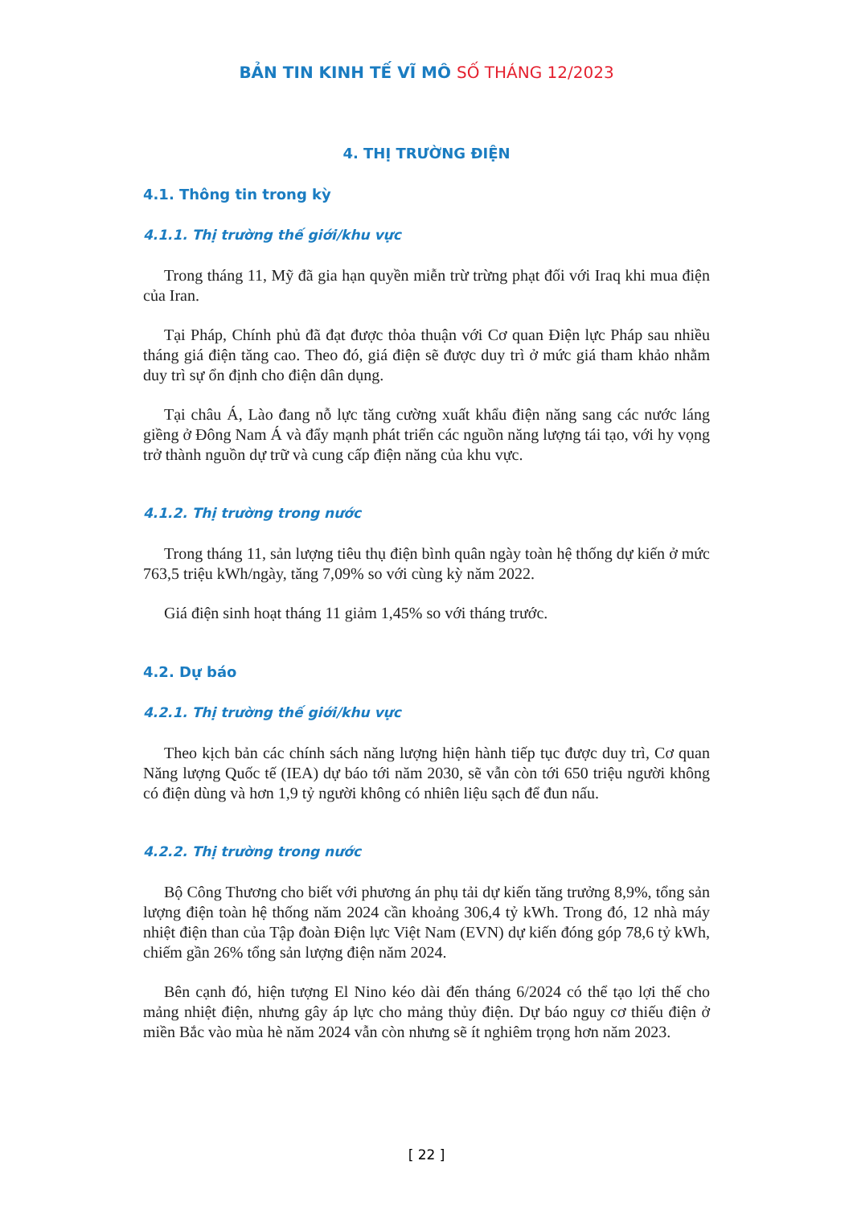BẢN TIN KINH TẾ VĨ MÔ SỐ THÁNG 12/2023
4. THỊ TRƯỜNG ĐIỆN
4.1. Thông tin trong kỳ
4.1.1. Thị trường thế giới/khu vực
Trong tháng 11, Mỹ đã gia hạn quyền miễn trừ trừng phạt đối với Iraq khi mua điện của Iran.
Tại Pháp, Chính phủ đã đạt được thỏa thuận với Cơ quan Điện lực Pháp sau nhiều tháng giá điện tăng cao. Theo đó, giá điện sẽ được duy trì ở mức giá tham khảo nhằm duy trì sự ổn định cho điện dân dụng.
Tại châu Á, Lào đang nỗ lực tăng cường xuất khẩu điện năng sang các nước láng giềng ở Đông Nam Á và đẩy mạnh phát triển các nguồn năng lượng tái tạo, với hy vọng trở thành nguồn dự trữ và cung cấp điện năng của khu vực.
4.1.2. Thị trường trong nước
Trong tháng 11, sản lượng tiêu thụ điện bình quân ngày toàn hệ thống dự kiến ở mức 763,5 triệu kWh/ngày, tăng 7,09% so với cùng kỳ năm 2022.
Giá điện sinh hoạt tháng 11 giảm 1,45% so với tháng trước.
4.2. Dự báo
4.2.1. Thị trường thế giới/khu vực
Theo kịch bản các chính sách năng lượng hiện hành tiếp tục được duy trì, Cơ quan Năng lượng Quốc tế (IEA) dự báo tới năm 2030, sẽ vẫn còn tới 650 triệu người không có điện dùng và hơn 1,9 tỷ người không có nhiên liệu sạch để đun nấu.
4.2.2. Thị trường trong nước
Bộ Công Thương cho biết với phương án phụ tải dự kiến tăng trưởng 8,9%, tổng sản lượng điện toàn hệ thống năm 2024 cần khoảng 306,4 tỷ kWh. Trong đó, 12 nhà máy nhiệt điện than của Tập đoàn Điện lực Việt Nam (EVN) dự kiến đóng góp 78,6 tỷ kWh, chiếm gần 26% tổng sản lượng điện năm 2024.
Bên cạnh đó, hiện tượng El Nino kéo dài đến tháng 6/2024 có thể tạo lợi thế cho mảng nhiệt điện, nhưng gây áp lực cho mảng thủy điện. Dự báo nguy cơ thiếu điện ở miền Bắc vào mùa hè năm 2024 vẫn còn nhưng sẽ ít nghiêm trọng hơn năm 2023.
[ 22 ]